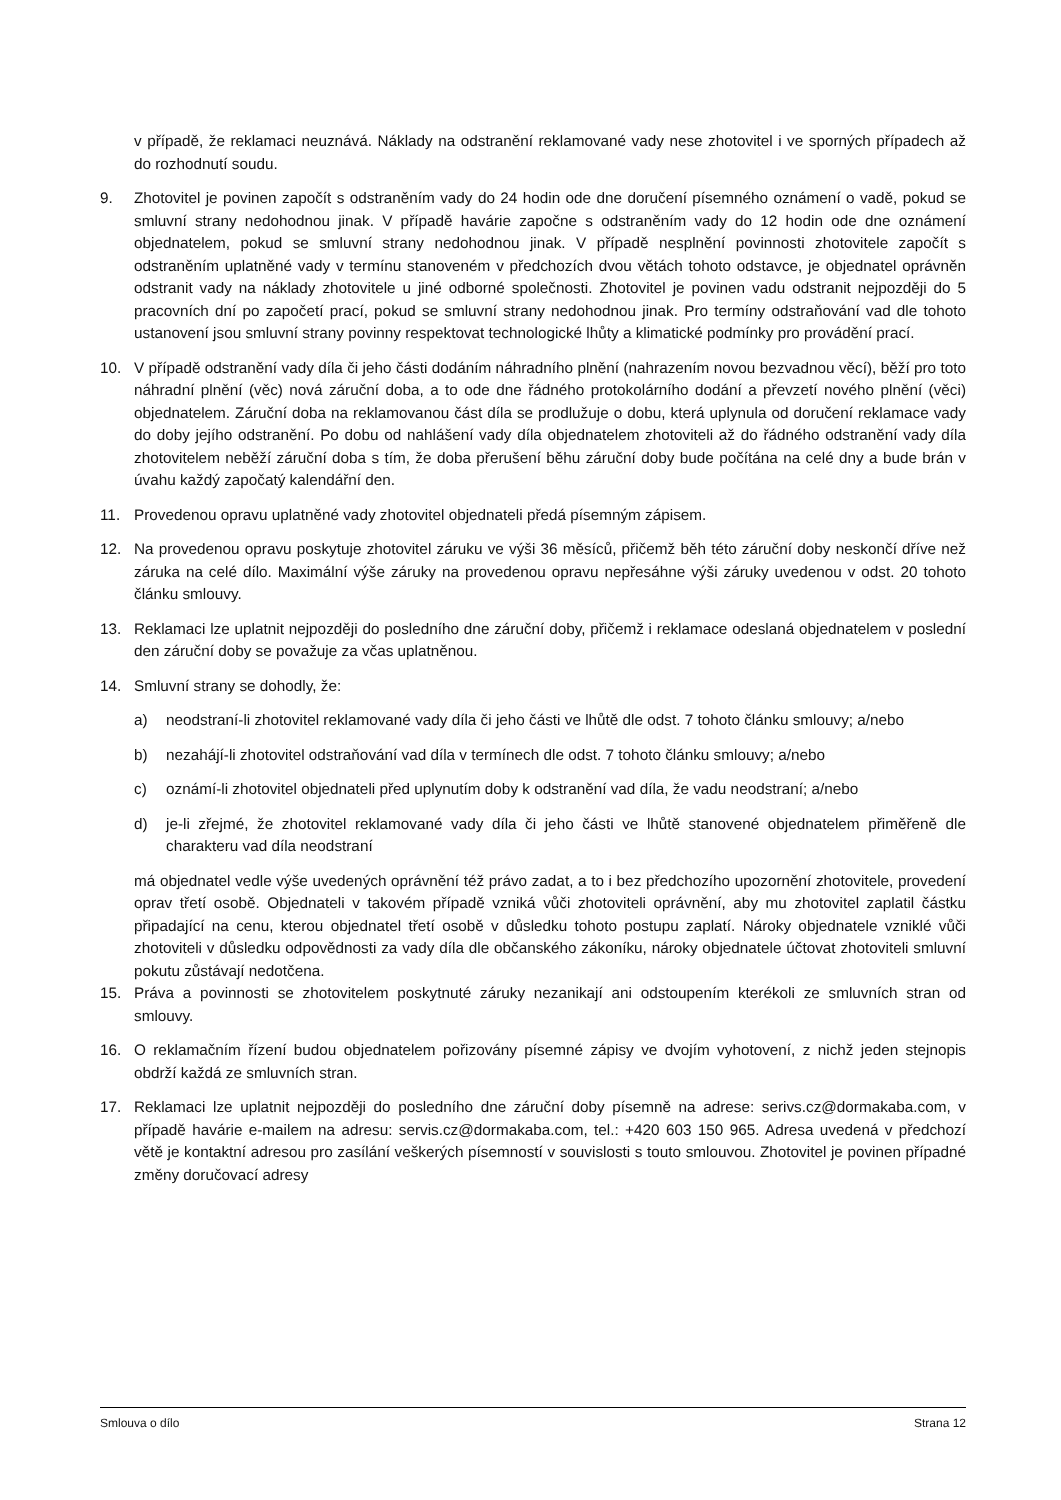v případě, že reklamaci neuznává. Náklady na odstranění reklamované vady nese zhotovitel i ve sporných případech až do rozhodnutí soudu.
9. Zhotovitel je povinen započít s odstraněním vady do 24 hodin ode dne doručení písemného oznámení o vadě, pokud se smluvní strany nedohodnou jinak. V případě havárie započne s odstraněním vady do 12 hodin ode dne oznámení objednatelem, pokud se smluvní strany nedohodnou jinak. V případě nesplnění povinnosti zhotovitele započít s odstraněním uplatněné vady v termínu stanoveném v předchozích dvou větách tohoto odstavce, je objednatel oprávněn odstranit vady na náklady zhotovitele u jiné odborné společnosti. Zhotovitel je povinen vadu odstranit nejpozději do 5 pracovních dní po započetí prací, pokud se smluvní strany nedohodnou jinak. Pro termíny odstraňování vad dle tohoto ustanovení jsou smluvní strany povinny respektovat technologické lhůty a klimatické podmínky pro provádění prací.
10. V případě odstranění vady díla či jeho části dodáním náhradního plnění (nahrazením novou bezvadnou věcí), běží pro toto náhradní plnění (věc) nová záruční doba, a to ode dne řádného protokolárního dodání a převzetí nového plnění (věci) objednatelem. Záruční doba na reklamovanou část díla se prodlužuje o dobu, která uplynula od doručení reklamace vady do doby jejího odstranění. Po dobu od nahlášení vady díla objednatelem zhotoviteli až do řádného odstranění vady díla zhotovitelem neběží záruční doba s tím, že doba přerušení běhu záruční doby bude počítána na celé dny a bude brán v úvahu každý započatý kalendářní den.
11. Provedenou opravu uplatněné vady zhotovitel objednateli předá písemným zápisem.
12. Na provedenou opravu poskytuje zhotovitel záruku ve výši 36 měsíců, přičemž běh této záruční doby neskončí dříve než záruka na celé dílo. Maximální výše záruky na provedenou opravu nepřesáhne výši záruky uvedenou v odst. 20 tohoto článku smlouvy.
13. Reklamaci lze uplatnit nejpozději do posledního dne záruční doby, přičemž i reklamace odeslaná objednatelem v poslední den záruční doby se považuje za včas uplatněnou.
14. Smluvní strany se dohodly, že:
a) neodstraní-li zhotovitel reklamované vady díla či jeho části ve lhůtě dle odst. 7 tohoto článku smlouvy; a/nebo
b) nezahájí-li zhotovitel odstraňování vad díla v termínech dle odst. 7 tohoto článku smlouvy; a/nebo
c) oznámí-li zhotovitel objednateli před uplynutím doby k odstranění vad díla, že vadu neodstraní; a/nebo
d) je-li zřejmé, že zhotovitel reklamované vady díla či jeho části ve lhůtě stanovené objednatelem přiměřeně dle charakteru vad díla neodstraní
má objednatel vedle výše uvedených oprávnění též právo zadat, a to i bez předchozího upozornění zhotovitele, provedení oprav třetí osobě. Objednateli v takovém případě vzniká vůči zhotoviteli oprávnění, aby mu zhotovitel zaplatil částku připadající na cenu, kterou objednatel třetí osobě v důsledku tohoto postupu zaplatí. Nároky objednatele vzniklé vůči zhotoviteli v důsledku odpovědnosti za vady díla dle občanského zákoníku, nároky objednatele účtovat zhotoviteli smluvní pokutu zůstávají nedotčena.
15. Práva a povinnosti se zhotovitelem poskytnuté záruky nezanikají ani odstoupením kterékoli ze smluvních stran od smlouvy.
16. O reklamačním řízení budou objednatelem pořizovány písemné zápisy ve dvojím vyhotovení, z nichž jeden stejnopis obdrží každá ze smluvních stran.
17. Reklamaci lze uplatnit nejpozději do posledního dne záruční doby písemně na adrese: serivs.cz@dormakaba.com, v případě havárie e-mailem na adresu: servis.cz@dormakaba.com, tel.: +420 603 150 965. Adresa uvedená v předchozí větě je kontaktní adresou pro zasílání veškerých písemností v souvislosti s touto smlouvou. Zhotovitel je povinen případné změny doručovací adresy
Smlouva o dílo Strana 12